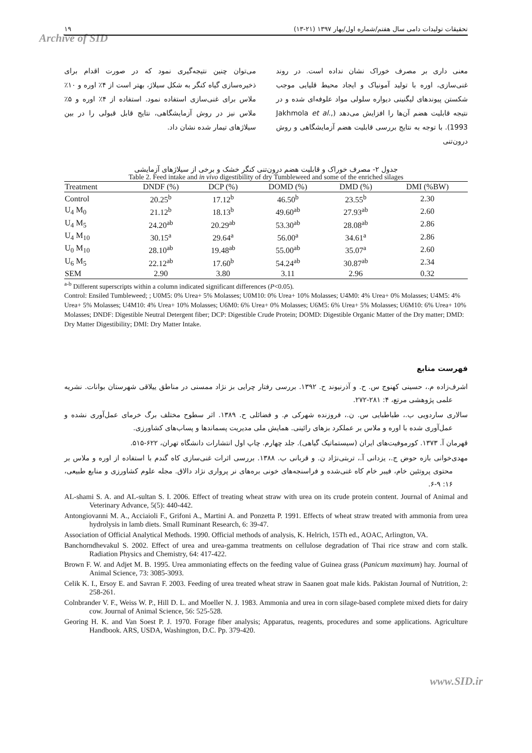۱۹ تحقیقات تولیدات دامی سال هفتم/شماره اول/بهار ۱۳۹۷ (۲۱-۱۳)
Archive of SID
معنی داری بر مصرف خوراک نشان نداده است. در روند غنی‌سازی، اوره با تولید آمونیاک و ایجاد محیط قلیایی موجب شکستن پیوندهای لیگنینی دیواره سلولی مواد علوفه‌ای شده و در نتیجه قابلیت هضم آن‌ها را افزایش می‌دهد (Jakhmola et al., 1993). با توجه به نتایج بررسی قابلیت هضم آزمایشگاهی و روش درون‌تنی
می‌توان چنین نتیجه‌گیری نمود که در صورت اقدام برای ذخیره‌سازی گیاه کنگر به شکل سیلاژ، بهتر است از ۴٪ اوره و ۱۰٪ ملاس برای غنی‌سازی استفاده نمود. استفاده از ۴٪ اوره و ۵٪ ملاس نیز در روش آزمایشگاهی، نتایج قابل قبولی را در بین سیلاژهای تیمار شده نشان داد.
جدول ۲- مصرف خوراک و قابلیت هضم درون‌تنی کنگر خشک و برخی از سیلاژهای آزمایشی
Table 2. Feed intake and in vivo digestibility of dry Tumbleweed and some of the enriched silages
| Treatment | DNDF (%) | DCP (%) | DOMD (%) | DMD (%) | DMI (%BW) |
| --- | --- | --- | --- | --- | --- |
| Control | 20.25<sup>b</sup> | 17.12<sup>b</sup> | 46.50<sup>b</sup> | 23.55<sup>b</sup> | 2.30 |
| U<sub>4</sub> M<sub>0</sub> | 21.12<sup>b</sup> | 18.13<sup>b</sup> | 49.60<sup>ab</sup> | 27.93<sup>ab</sup> | 2.60 |
| U<sub>4</sub> M<sub>5</sub> | 24.20<sup>ab</sup> | 20.29<sup>ab</sup> | 53.30<sup>ab</sup> | 28.08<sup>ab</sup> | 2.86 |
| U<sub>4</sub> M<sub>10</sub> | 30.15<sup>a</sup> | 29.64<sup>a</sup> | 56.00<sup>a</sup> | 34.61<sup>a</sup> | 2.86 |
| U<sub>0</sub> M<sub>10</sub> | 28.10<sup>ab</sup> | 19.48<sup>ab</sup> | 55.00<sup>ab</sup> | 35.07<sup>a</sup> | 2.60 |
| U<sub>6</sub> M<sub>5</sub> | 22.12<sup>ab</sup> | 17.60<sup>b</sup> | 54.24<sup>ab</sup> | 30.87<sup>ab</sup> | 2.34 |
| SEM | 2.90 | 3.80 | 3.11 | 2.96 | 0.32 |
<sup>a-b</sup> Different superscripts within a column indicated significant differences (P<0.05).
Control: Ensiled Tumbleweed; ; U0M5: 0% Urea+ 5% Molasses; U0M10: 0% Urea+ 10% Molasses; U4M0: 4% Urea+ 0% Molasses; U4M5: 4% Urea+ 5% Molasses; U4M10: 4% Urea+ 10% Molasses; U6M0: 6% Urea+ 0% Molasses; U6M5: 6% Urea+ 5% Molasses; U6M10: 6% Urea+ 10% Molasses; DNDF: Digestible Neutral Detergent fiber; DCP: Digestible Crude Protein; DOMD: Digestible Organic Matter of the Dry matter; DMD: Dry Matter Digestibility; DMI: Dry Matter Intake.
فهرست منابع
اشرف‌زاده م.، حسینی کهنوج س. ح. و آذرنیوند ح. ۱۳۹۲. بررسی رفتار چرایی بز نژاد ممسنی در مناطق ییلاقی شهرستان بوانات. نشریه علمی پژوهشی مرتع، ۴: ۲۸۱-۲۷۲.
سالاری ساردویی ب.، طباطبایی س. ن.، فروزنده شهرکی م. و فضائلی ح. ۱۳۸۹. اثر سطوح مختلف برگ خرمای عمل‌آوری نشده و عمل‌آوری شده با اوره و ملاس بر عملکرد بزهای رائینی. همایش ملی مدیریت پسماندها و پساب‌های کشاورزی.
قهرمان آ. ۱۳۷۳. کورموفیت‌های ایران (سیستماتیک گیاهی). جلد چهارم. چاپ اول انتشارات دانشگاه تهران، ۶۲۲-۵۱۵.
مهدی‌خوانی بازه حوض ج.، یزدانی آ.، تربتی‌نژاد ن. و قربانی ب. ۱۳۸۸. بررسی اثرات غنی‌سازی کاه گندم با استفاده از اوره و ملاس بر محتوی پروتئین خام، فیبر خام کاه غنی‌شده و فراسنجه‌های خونی بره‌های نر پرواری نژاد دالاق. مجله علوم کشاورزی و منابع طبیعی، ۱۶: ۹-۶.
AL-shami S. A. and AL-sultan S. I. 2006. Effect of treating wheat straw with urea on its crude protein content. Journal of Animal and Veterinary Advance, 5(5): 440-442.
Antongiovanni M. A., Acciaioli F., Grifoni A., Martini A. and Ponzetta P. 1991. Effects of wheat straw treated with ammonia from urea hydrolysis in lamb diets. Small Ruminant Research, 6: 39-47.
Association of Official Analytical Methods. 1990. Official methods of analysis, K. Helrich, 15Th ed., AOAC, Arlington, VA.
Banchorndhevakul S. 2002. Effect of urea and urea-gamma treatments on cellulose degradation of Thai rice straw and corn stalk. Radiation Physics and Chemistry, 64: 417-422.
Brown F. W. and Adjet M. B. 1995. Urea ammoniating effects on the feeding value of Guinea grass (Panicum maximum) hay. Journal of Animal Science, 73: 3085-3093.
Celik K. I., Ersoy E. and Savran F. 2003. Feeding of urea treated wheat straw in Saanen goat male kids. Pakistan Journal of Nutrition, 2: 258-261.
Colnbrander V. F., Weiss W. P., Hill D. L. and Moeller N. J. 1983. Ammonia and urea in corn silage-based complete mixed diets for dairy cow. Journal of Animal Science, 56: 525-528.
Georing H. K. and Van Soest P. J. 1970. Forage fiber analysis; Apparatus, reagents, procedures and some applications. Agriculture Handbook. ARS, USDA, Washington, D.C. Pp. 379-420.
www.SID.ir